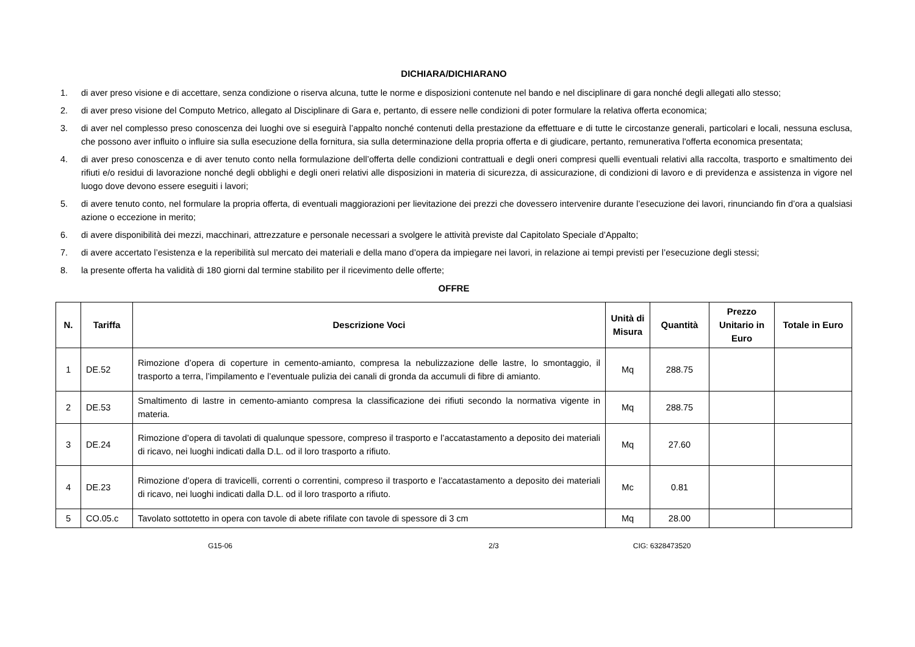DICHIARA/DICHIARANO
1. di aver preso visione e di accettare, senza condizione o riserva alcuna, tutte le norme e disposizioni contenute nel bando e nel disciplinare di gara nonché degli allegati allo stesso;
2. di aver preso visione del Computo Metrico, allegato al Disciplinare di Gara e, pertanto, di essere nelle condizioni di poter formulare la relativa offerta economica;
3. di aver nel complesso preso conoscenza dei luoghi ove si eseguirà l’appalto nonché contenuti della prestazione da effettuare e di tutte le circostanze generali, particolari e locali, nessuna esclusa, che possono aver influito o influire sia sulla esecuzione della fornitura, sia sulla determinazione della propria offerta e di giudicare, pertanto, remunerativa l'offerta economica presentata;
4. di aver preso conoscenza e di aver tenuto conto nella formulazione dell’offerta delle condizioni contrattuali e degli oneri compresi quelli eventuali relativi alla raccolta, trasporto e smaltimento dei rifiuti e/o residui di lavorazione nonché degli obblighi e degli oneri relativi alle disposizioni in materia di sicurezza, di assicurazione, di condizioni di lavoro e di previdenza e assistenza in vigore nel luogo dove devono essere eseguiti i lavori;
5. di avere tenuto conto, nel formulare la propria offerta, di eventuali maggiorazioni per lievitazione dei prezzi che dovessero intervenire durante l’esecuzione dei lavori, rinunciando fin d’ora a qualsiasi azione o eccezione in merito;
6. di avere disponibilità dei mezzi, macchinari, attrezzature e personale necessari a svolgere le attività previste dal Capitolato Speciale d’Appalto;
7. di avere accertato l’esistenza e la reperibilità sul mercato dei materiali e della mano d’opera da impiegare nei lavori, in relazione ai tempi previsti per l’esecuzione degli stessi;
8. la presente offerta ha validità di 180 giorni dal termine stabilito per il ricevimento delle offerte;
OFFRE
| N. | Tariffa | Descrizione Voci | Unità di Misura | Quantità | Prezzo Unitario in Euro | Totale in Euro |
| --- | --- | --- | --- | --- | --- | --- |
| 1 | DE.52 | Rimozione d’opera di coperture in cemento-amianto, compresa la nebulizzazione delle lastre, lo smontaggio, il trasporto a terra, l’impilamento e l’eventuale pulizia dei canali di gronda da accumuli di fibre di amianto. | Mq | 288.75 | | |
| 2 | DE.53 | Smaltimento di lastre in cemento-amianto compresa la classificazione dei rifiuti secondo la normativa vigente in materia. | Mq | 288.75 | | |
| 3 | DE.24 | Rimozione d’opera di tavolati di qualunque spessore, compreso il trasporto e l’accatastamento a deposito dei materiali di ricavo, nei luoghi indicati dalla D.L. od il loro trasporto a rifiuto. | Mq | 27.60 | | |
| 4 | DE.23 | Rimozione d’opera di travicelli, correnti o correntini, compreso il trasporto e l’accatastamento a deposito dei materiali di ricavo, nei luoghi indicati dalla D.L. od il loro trasporto a rifiuto. | Mc | 0.81 | | |
| 5 | CO.05.c | Tavolato sottotetto in opera con tavole di abete rifilate con tavole di spessore di 3 cm | Mq | 28.00 | | |
G15-06 2/3 CIG: 6328473520